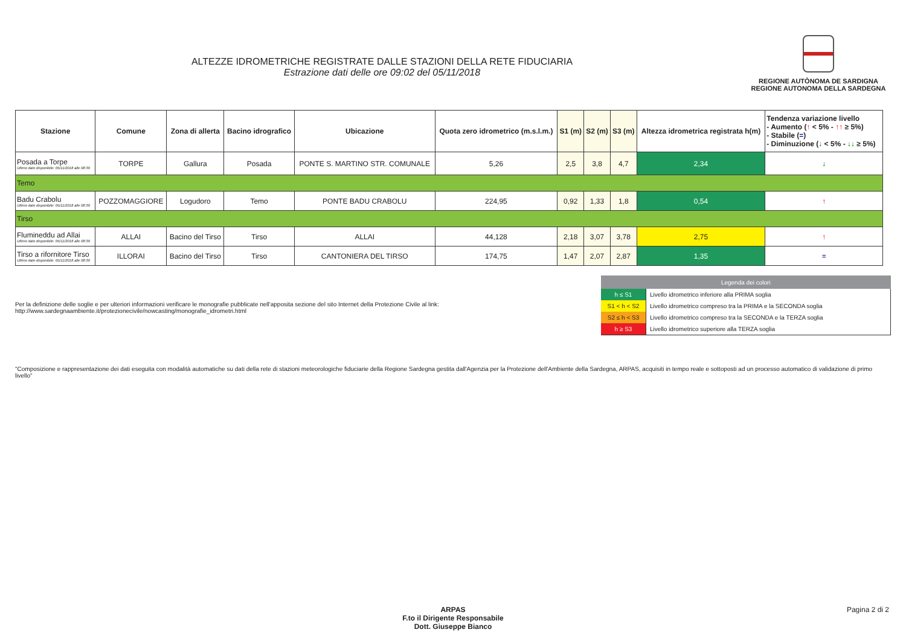ALTEZZE IDROMETRICHE REGISTRATE DALLE STAZIONI DELLA RETE FIDUCIARIA
Estrazione dati delle ore 09:02 del 05/11/2018
REGIONE AUTÒNOMA DE SARDIGNA
REGIONE AUTONOMA DELLA SARDEGNA
| Stazione | Comune | Zona di allerta | Bacino idrografico | Ubicazione | Quota zero idrometrico (m.s.l.m.) | S1 (m) | S2 (m) | S3 (m) | Altezza idrometrica registrata h(m) | Tendenza variazione livello - Aumento ( ↑ < 5% - ↑↑ ≥ 5%) - Stabile ( = ) - Diminuzione ( ↓ < 5% - ↓↓ ≥ 5%) |
| --- | --- | --- | --- | --- | --- | --- | --- | --- | --- | --- |
| Posada a Torpe Ultimo dato disponibile: 05/11/2018 alle 08:30 | TORPE | Gallura | Posada | PONTE S. MARTINO STR. COMUNALE | 5,26 | 2,5 | 3,8 | 4,7 | 2,34 | ↓ |
| Temo | | | | | | | | | | |
| Badu Crabolu Ultimo dato disponibile: 05/11/2018 alle 08:30 | POZZOMAGGIORE | Logudoro | Temo | PONTE BADU CRABOLU | 224,95 | 0,92 | 1,33 | 1,8 | 0,54 | ↑ |
| Tirso | | | | | | | | | | |
| Flumineddu ad Allai Ultimo dato disponibile: 05/11/2018 alle 08:30 | ALLAI | Bacino del Tirso | Tirso | ALLAI | 44,128 | 2,18 | 3,07 | 3,78 | 2,75 | ↑ |
| Tirso a rifornitore Tirso Ultimo dato disponibile: 05/11/2018 alle 08:30 | ILLORAI | Bacino del Tirso | Tirso | CANTONIERA DEL TIRSO | 174,75 | 1,47 | 2,07 | 2,87 | 1,35 | = |
Per la definizione delle soglie e per ulteriori informazioni verificare le monografie pubblicate nell'apposita sezione del sito Internet della Protezione Civile al link:
http://www.sardegnaambiente.it/protezionecivile/nowcasting/monografie_idrometri.html
| Legenda dei colori | |
| --- | --- |
| h ≤ S1 | Livello idrometrico inferiore alla PRIMA soglia |
| S1 < h < S2 | Livello idrometrico compreso tra la PRIMA e la SECONDA soglia |
| S2 ≤ h < S3 | Livello idrometrico compreso tra la SECONDA e la TERZA soglia |
| h ≥ S3 | Livello idrometrico superiore alla TERZA soglia |
"Composizione e rappresentazione dei dati eseguita con modalità automatiche su dati della rete di stazioni meteorologiche fiduciarie della Regione Sardegna gestita dall'Agenzia per la Protezione dell'Ambiente della Sardegna, ARPAS, acquisiti in tempo reale e sottoposti ad un processo automatico di validazione di primo livello"
ARPAS
F.to il Dirigente Responsabile
Dott. Giuseppe Bianco
Pagina 2 di 2